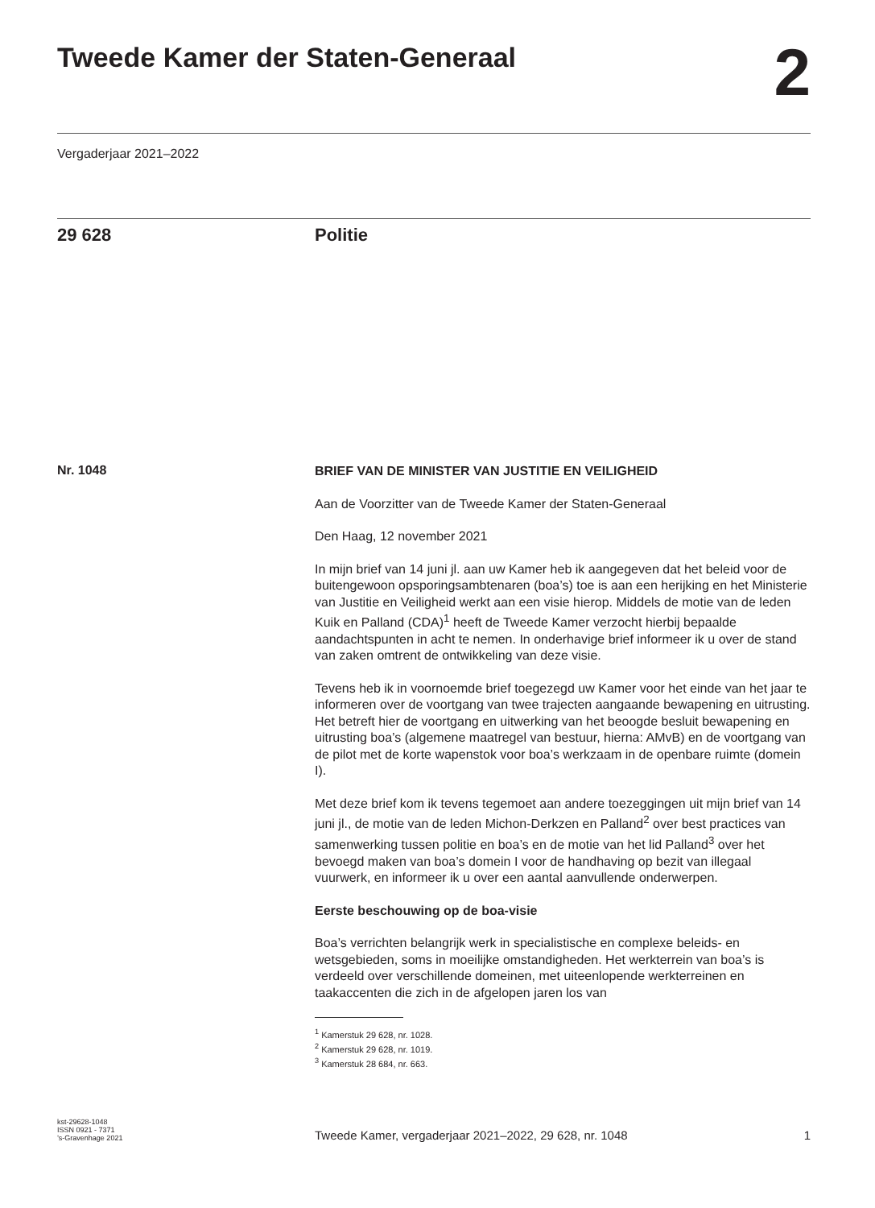Tweede Kamer der Staten-Generaal
2
Vergaderjaar 2021–2022
29 628 Politie
Nr. 1048
BRIEF VAN DE MINISTER VAN JUSTITIE EN VEILIGHEID
Aan de Voorzitter van de Tweede Kamer der Staten-Generaal
Den Haag, 12 november 2021
In mijn brief van 14 juni jl. aan uw Kamer heb ik aangegeven dat het beleid voor de buitengewoon opsporingsambtenaren (boa’s) toe is aan een herijking en het Ministerie van Justitie en Veiligheid werkt aan een visie hierop. Middels de motie van de leden Kuik en Palland (CDA)<sup>1</sup> heeft de Tweede Kamer verzocht hierbij bepaalde aandachtspunten in acht te nemen. In onderhavige brief informeer ik u over de stand van zaken omtrent de ontwikkeling van deze visie.
Tevens heb ik in voornoemde brief toegezegd uw Kamer voor het einde van het jaar te informeren over de voortgang van twee trajecten aangaande bewapening en uitrusting. Het betreft hier de voortgang en uitwerking van het beoogde besluit bewapening en uitrusting boa’s (algemene maatregel van bestuur, hierna: AMvB) en de voortgang van de pilot met de korte wapenstok voor boa’s werkzaam in de openbare ruimte (domein I).
Met deze brief kom ik tevens tegemoet aan andere toezeggingen uit mijn brief van 14 juni jl., de motie van de leden Michon-Derkzen en Palland<sup>2</sup> over best practices van samenwerking tussen politie en boa’s en de motie van het lid Palland<sup>3</sup> over het bevoegd maken van boa’s domein I voor de handhaving op bezit van illegaal vuurwerk, en informeer ik u over een aantal aanvullende onderwerpen.
Eerste beschouwing op de boa-visie
Boa’s verrichten belangrijk werk in specialistische en complexe beleids- en wetsgebieden, soms in moeilijke omstandigheden. Het werkterrein van boa’s is verdeeld over verschillende domeinen, met uiteenlopende werkterreinen en taakaccenten die zich in de afgelopen jaren los van
<sup>1</sup> Kamerstuk 29 628, nr. 1028.
<sup>2</sup> Kamerstuk 29 628, nr. 1019.
<sup>3</sup> Kamerstuk 28 684, nr. 663.
kst-29628-1048
ISSN 0921 - 7371
’s-Gravenhage 2021
Tweede Kamer, vergaderjaar 2021–2022, 29 628, nr. 1048
1